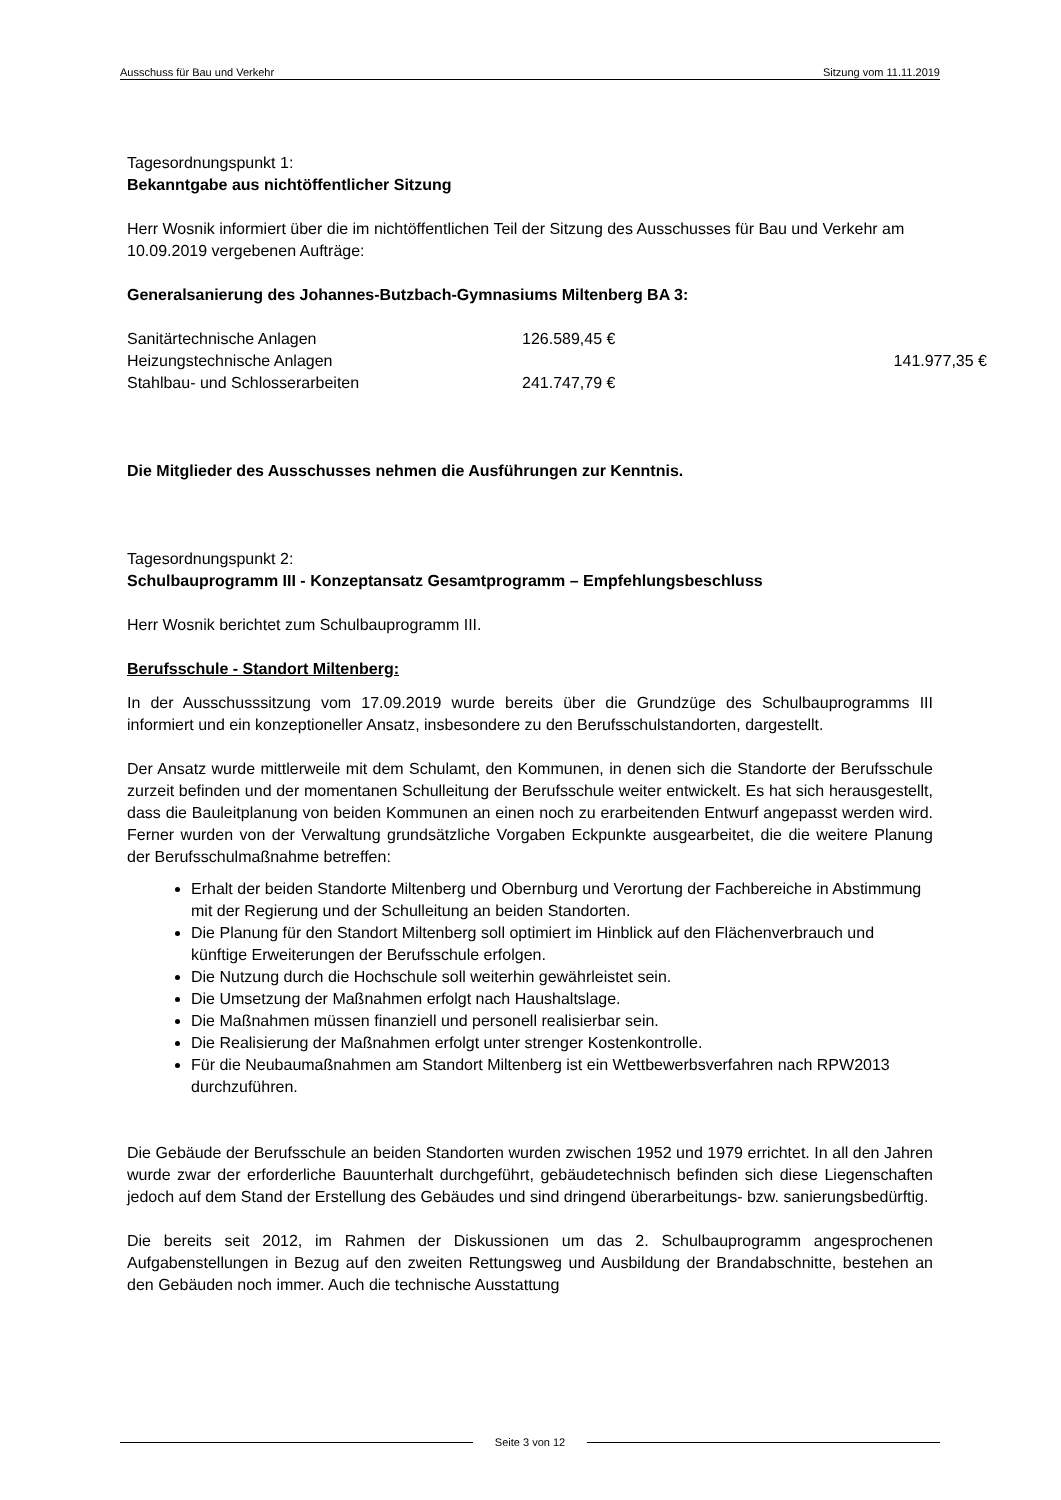Ausschuss für Bau und Verkehr Sitzung vom 11.11.2019
Tagesordnungspunkt 1:
Bekanntgabe aus nichtöffentlicher Sitzung
Herr Wosnik informiert über die im nichtöffentlichen Teil der Sitzung des Ausschusses für Bau und Verkehr am 10.09.2019 vergebenen Aufträge:
Generalsanierung des Johannes-Butzbach-Gymnasiums Miltenberg BA 3:
| Sanitärtechnische Anlagen | 126.589,45 € | |
| Heizungstechnische Anlagen | | 141.977,35 € |
| Stahlbau- und Schlosserarbeiten | 241.747,79 € | |
Die Mitglieder des Ausschusses nehmen die Ausführungen zur Kenntnis.
Tagesordnungspunkt 2:
Schulbauprogramm III - Konzeptansatz Gesamtprogramm – Empfehlungsbeschluss
Herr Wosnik berichtet zum Schulbauprogramm III.
Berufsschule - Standort Miltenberg:
In der Ausschusssitzung vom 17.09.2019 wurde bereits über die Grundzüge des Schulbauprogramms III informiert und ein konzeptioneller Ansatz, insbesondere zu den Berufsschulstandorten, dargestellt.
Der Ansatz wurde mittlerweile mit dem Schulamt, den Kommunen, in denen sich die Standorte der Berufsschule zurzeit befinden und der momentanen Schulleitung der Berufsschule weiter entwickelt. Es hat sich herausgestellt, dass die Bauleitplanung von beiden Kommunen an einen noch zu erarbeitenden Entwurf angepasst werden wird. Ferner wurden von der Verwaltung grundsätzliche Vorgaben Eckpunkte ausgearbeitet, die die weitere Planung der Berufsschulmaßnahme betreffen:
Erhalt der beiden Standorte Miltenberg und Obernburg und Verortung der Fachbereiche in Abstimmung mit der Regierung und der Schulleitung an beiden Standorten.
Die Planung für den Standort Miltenberg soll optimiert im Hinblick auf den Flächenverbrauch und künftige Erweiterungen der Berufsschule erfolgen.
Die Nutzung durch die Hochschule soll weiterhin gewährleistet sein.
Die Umsetzung der Maßnahmen erfolgt nach Haushaltslage.
Die Maßnahmen müssen finanziell und personell realisierbar sein.
Die Realisierung der Maßnahmen erfolgt unter strenger Kostenkontrolle.
Für die Neubaumaßnahmen am Standort Miltenberg ist ein Wettbewerbsverfahren nach RPW2013 durchzuführen.
Die Gebäude der Berufsschule an beiden Standorten wurden zwischen 1952 und 1979 errichtet. In all den Jahren wurde zwar der erforderliche Bauunterhalt durchgeführt, gebäudetechnisch befinden sich diese Liegenschaften jedoch auf dem Stand der Erstellung des Gebäudes und sind dringend überarbeitungs- bzw. sanierungsbedürftig.
Die bereits seit 2012, im Rahmen der Diskussionen um das 2. Schulbauprogramm angesprochenen Aufgabenstellungen in Bezug auf den zweiten Rettungsweg und Ausbildung der Brandabschnitte, bestehen an den Gebäuden noch immer. Auch die technische Ausstattung
Seite 3 von 12